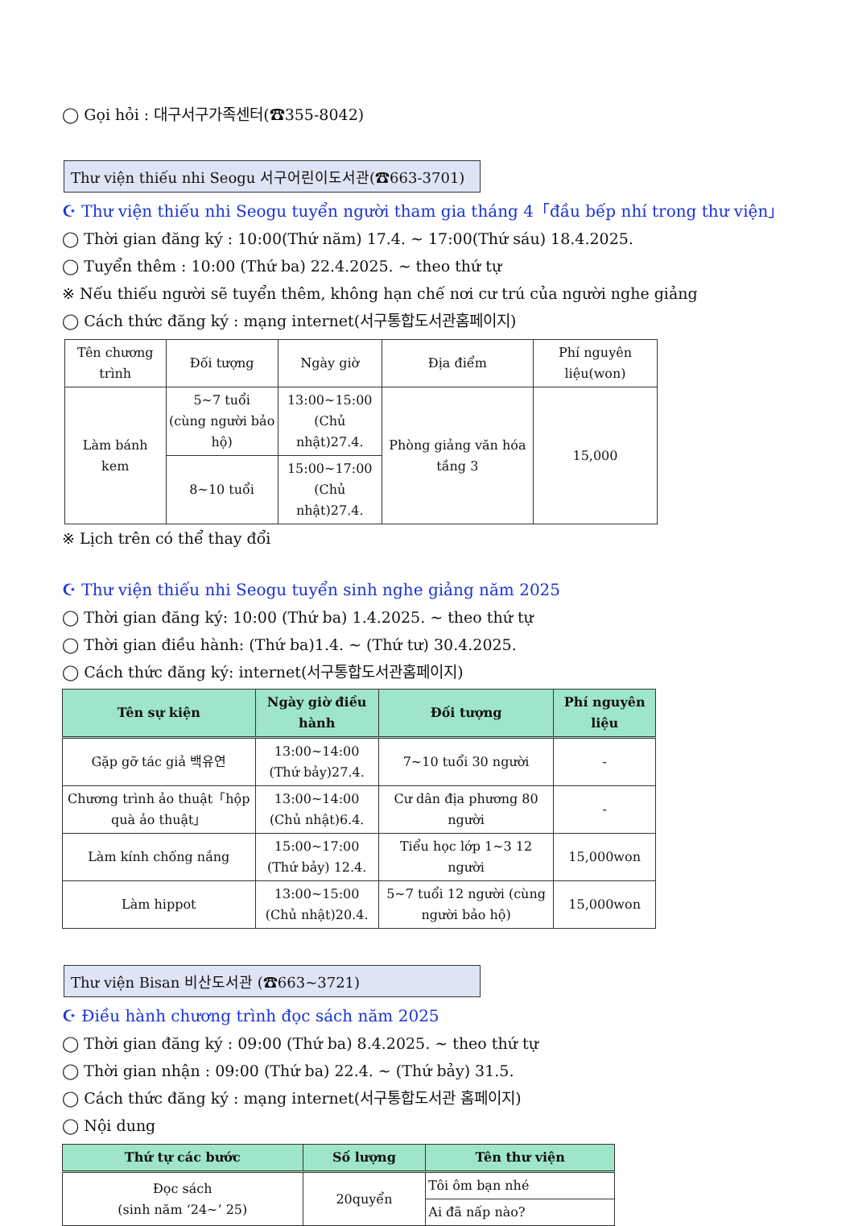◯ Gọi hỏi : 대구서구가족센터(☎355-8042)
Thư viện thiếu nhi Seogu 서구어린이도서관(☎663-3701)
☪ Thư viện thiếu nhi Seogu tuyển người tham gia tháng 4「đầu bếp nhí trong thư viện」
◯ Thời gian đăng ký : 10:00(Thứ năm) 17.4. ~ 17:00(Thứ sáu) 18.4.2025.
◯ Tuyển thêm : 10:00 (Thứ ba) 22.4.2025. ~ theo thứ tự
※ Nếu thiếu người sẽ tuyển thêm, không hạn chế nơi cư trú của người nghe giảng
◯ Cách thức đăng ký : mạng internet(서구통합도서관홈페이지)
| Tên chương trình | Đối tượng | Ngày giờ | Địa điểm | Phí nguyên liệu(won) |
| Làm bánh kem | 5~7 tuổi (cùng người bảo hộ) | 13:00~15:00 (Chủ nhật)27.4. | Phòng giảng văn hóa tầng 3 | 15,000 |
| | 8~10 tuổi | 15:00~17:00 (Chủ nhật)27.4. | | |
※ Lịch trên có thể thay đổi
☪ Thư viện thiếu nhi Seogu tuyển sinh nghe giảng năm 2025
◯ Thời gian đăng ký: 10:00 (Thứ ba) 1.4.2025. ~ theo thứ tự
◯ Thời gian điều hành: (Thứ ba)1.4. ~ (Thứ tư) 30.4.2025.
◯ Cách thức đăng ký: internet(서구통합도서관홈페이지)
| Tên sự kiện | Ngày giờ điều hành | Đối tượng | Phí nguyên liệu |
| --- | --- | --- | --- |
| Gặp gỡ tác giả 백유연 | 13:00~14:00 (Thứ bảy)27.4. | 7~10 tuổi 30 người | - |
| Chương trình ảo thuật「hộp quà ảo thuật」 | 13:00~14:00 (Chủ nhật)6.4. | Cư dân địa phương 80 người | - |
| Làm kính chống nắng | 15:00~17:00 (Thứ bảy) 12.4. | Tiểu học lớp 1~3 12 người | 15,000won |
| Làm hippot | 13:00~15:00 (Chủ nhật)20.4. | 5~7 tuổi 12 người (cùng người bảo hộ) | 15,000won |
Thư viện Bisan 비산도서관 (☎663~3721)
☪ Điều hành chương trình đọc sách năm 2025
◯ Thời gian đăng ký : 09:00 (Thứ ba) 8.4.2025. ~ theo thứ tự
◯ Thời gian nhận : 09:00 (Thứ ba) 22.4. ~ (Thứ bảy) 31.5.
◯ Cách thức đăng ký : mạng internet(서구통합도서관 홈페이지)
◯ Nội dung
| Thứ tự các bước | Số lượng | Tên thư viện |
| --- | --- | --- |
| Đọc sách (sinh năm ‘24~’ 25) | 20quyển | Tôi ôm bạn nhé |
| | | Ai đã nấp nào? |